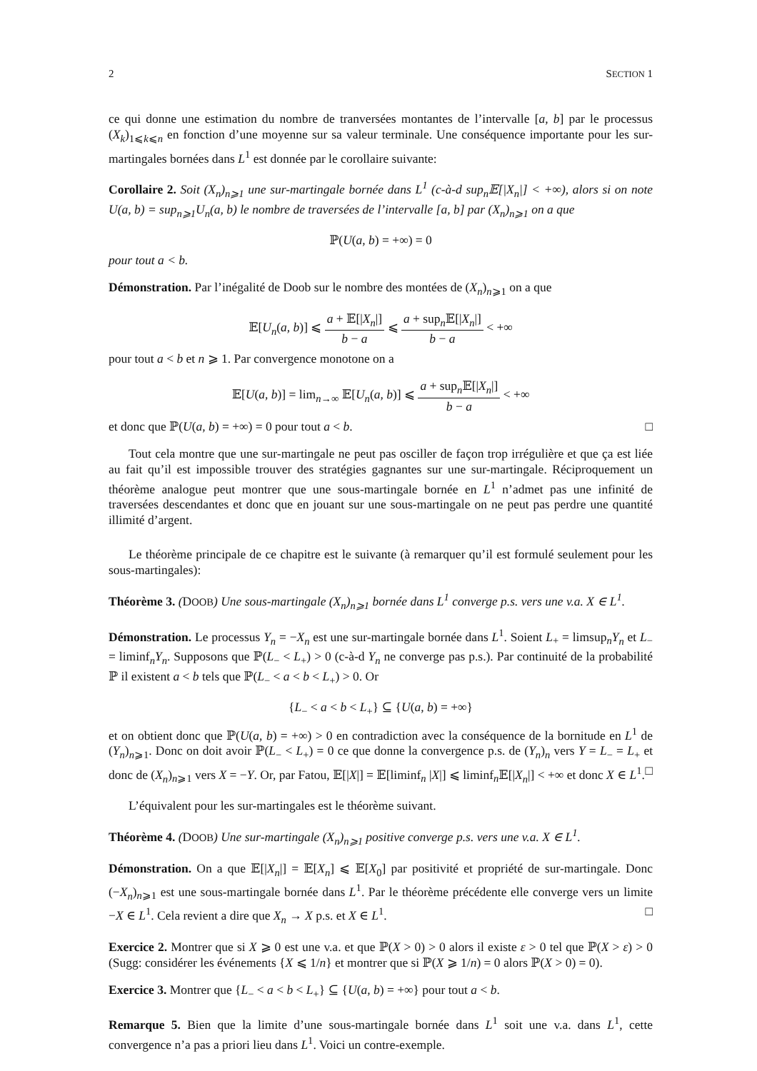2 SECTION 1
ce qui donne une estimation du nombre de tranversées montantes de l’intervalle [a, b] par le processus (X<sub>k</sub>)<sub>1⩽k⩽n</sub> en fonction d’une moyenne sur sa valeur terminale. Une conséquence importante pour les sur-martingales bornées dans L<sup>1</sup> est donnée par le corollaire suivante:
Corollaire 2. Soit (X<sub>n</sub>)<sub>n⩾1</sub> une sur-martingale bornée dans L<sup>1</sup> (c-à-d sup<sub>n</sub>𝔼[|X<sub>n</sub>|] < +∞), alors si on note U(a, b) = sup<sub>n⩾1</sub>U<sub>n</sub>(a, b) le nombre de traversées de l’intervalle [a, b] par (X<sub>n</sub>)<sub>n⩾1</sub> on a que
ℙ(U(a, b) = +∞) = 0
pour tout a < b.
Démonstration. Par l’inégalité de Doob sur le nombre des montées de (X<sub>n</sub>)<sub>n⩾1</sub> on a que
𝔼[U<sub>n</sub>(a, b)] ⩽ a + 𝔼[|X<sub>n</sub>|] b − a ⩽ a + sup<sub>n</sub>𝔼[|X<sub>n</sub>|] b − a < +∞
pour tout a < b et n ⩾ 1. Par convergence monotone on a
𝔼[U(a, b)] = lim<sub>n→∞</sub> 𝔼[U<sub>n</sub>(a, b)] ⩽ a + sup<sub>n</sub>𝔼[|X<sub>n</sub>|] b − a < +∞
et donc que ℙ(U(a, b) = +∞) = 0 pour tout a < b. □
Tout cela montre que une sur-martingale ne peut pas osciller de façon trop irrégulière et que ça est liée au fait qu’il est impossible trouver des stratégies gagnantes sur une sur-martingale. Réciproquement un théorème analogue peut montrer que une sous-martingale bornée en L<sup>1</sup> n’admet pas une infinité de traversées descendantes et donc que en jouant sur une sous-martingale on ne peut pas perdre une quantité illimité d’argent.
Le théorème principale de ce chapitre est le suivante (à remarquer qu’il est formulé seulement pour les sous-martingales):
Théorème 3. (DOOB) Une sous-martingale (X<sub>n</sub>)<sub>n⩾1</sub> bornée dans L<sup>1</sup> converge p.s. vers une v.a. X ∈ L<sup>1</sup>.
Démonstration. Le processus Y<sub>n</sub> = −X<sub>n</sub> est une sur-martingale bornée dans L<sup>1</sup>. Soient L<sub>+</sub> = limsup<sub>n</sub>Y<sub>n</sub> et L<sub>−</sub> = liminf<sub>n</sub>Y<sub>n</sub>. Supposons que ℙ(L<sub>−</sub> < L<sub>+</sub>) > 0 (c-à-d Y<sub>n</sub> ne converge pas p.s.). Par continuité de la probabilité ℙ il existent a < b tels que ℙ(L<sub>−</sub> < a < b < L<sub>+</sub>) > 0. Or
{L<sub>−</sub> < a < b < L<sub>+</sub>} ⊆ {U(a, b) = +∞}
et on obtient donc que ℙ(U(a, b) = +∞) > 0 en contradiction avec la conséquence de la bornitude en L<sup>1</sup> de (Y<sub>n</sub>)<sub>n⩾1</sub>. Donc on doit avoir ℙ(L<sub>−</sub> < L<sub>+</sub>) = 0 ce que donne la convergence p.s. de (Y<sub>n</sub>)<sub>n</sub> vers Y = L<sub>−</sub> = L<sub>+</sub> et donc de (X<sub>n</sub>)<sub>n⩾1</sub> vers X = −Y. Or, par Fatou, 𝔼[|X|] = 𝔼[liminf<sub>n</sub> |X|] ⩽ liminf<sub>n</sub>𝔼[|X<sub>n</sub>|] < +∞ et donc X ∈ L<sup>1</sup>. □
L’équivalent pour les sur-martingales est le théorème suivant.
Théorème 4. (DOOB) Une sur-martingale (X<sub>n</sub>)<sub>n⩾1</sub> positive converge p.s. vers une v.a. X ∈ L<sup>1</sup>.
Démonstration. On a que 𝔼[|X<sub>n</sub>|] = 𝔼[X<sub>n</sub>] ⩽ 𝔼[X<sub>0</sub>] par positivité et propriété de sur-martingale. Donc (−X<sub>n</sub>)<sub>n⩾1</sub> est une sous-martingale bornée dans L<sup>1</sup>. Par le théorème précédente elle converge vers un limite −X ∈ L<sup>1</sup>. Cela revient a dire que X<sub>n</sub> → X p.s. et X ∈ L<sup>1</sup>. □
Exercice 2. Montrer que si X ⩾ 0 est une v.a. et que ℙ(X > 0) > 0 alors il existe ε > 0 tel que ℙ(X > ε) > 0 (Sugg: considérer les événements {X ⩽ 1/n} et montrer que si ℙ(X ⩾ 1/n) = 0 alors ℙ(X > 0) = 0).
Exercice 3. Montrer que {L<sub>−</sub> < a < b < L<sub>+</sub>} ⊆ {U(a, b) = +∞} pour tout a < b.
Remarque 5. Bien que la limite d’une sous-martingale bornée dans L<sup>1</sup> soit une v.a. dans L<sup>1</sup>, cette convergence n’a pas a priori lieu dans L<sup>1</sup>. Voici un contre-exemple.